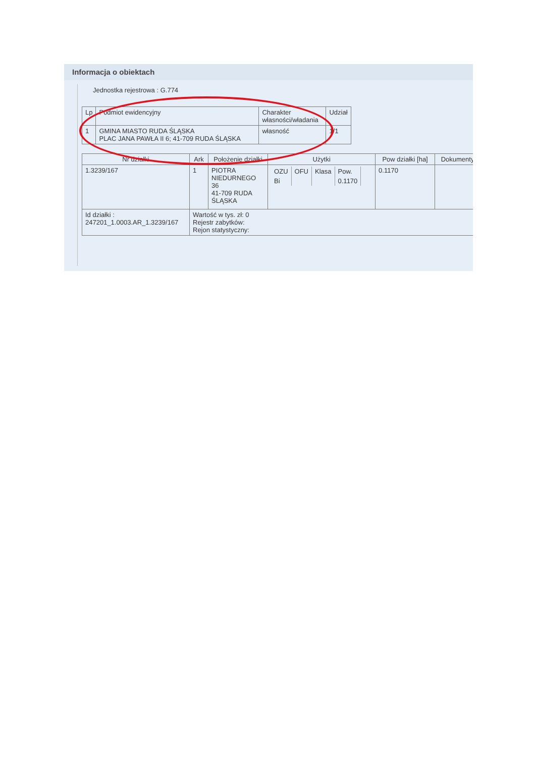Informacja o obiektach
Jednostka rejestrowa : G.774
| Lp | Podmiot ewidencyjny | Charakter własności/władania | Udział |
| --- | --- | --- | --- |
| 1 | GMINA MIASTO RUDA ŚLĄSKA PLAC JANA PAWŁA II 6; 41-709 RUDA ŚLĄSKA | własność | 1/1 |
| Nr działki | Ark | Położenie działki | Użytki | Pow działki [ha] | Dokumenty |
| --- | --- | --- | --- | --- | --- |
| 1.3239/167 | 1 | PIOTRA NIEDURNEGO 36 41-709 RUDA ŚLĄSKA | / OZU / OFU / Klasa / Pow. / / Bi / / / 0.1170 / | 0.1170 | |
| Id działki : 247201_1.0003.AR_1.3239/167 | Wartość w tys. zł: 0 Rejestr zabytków: Rejon statystyczny: | | | | |